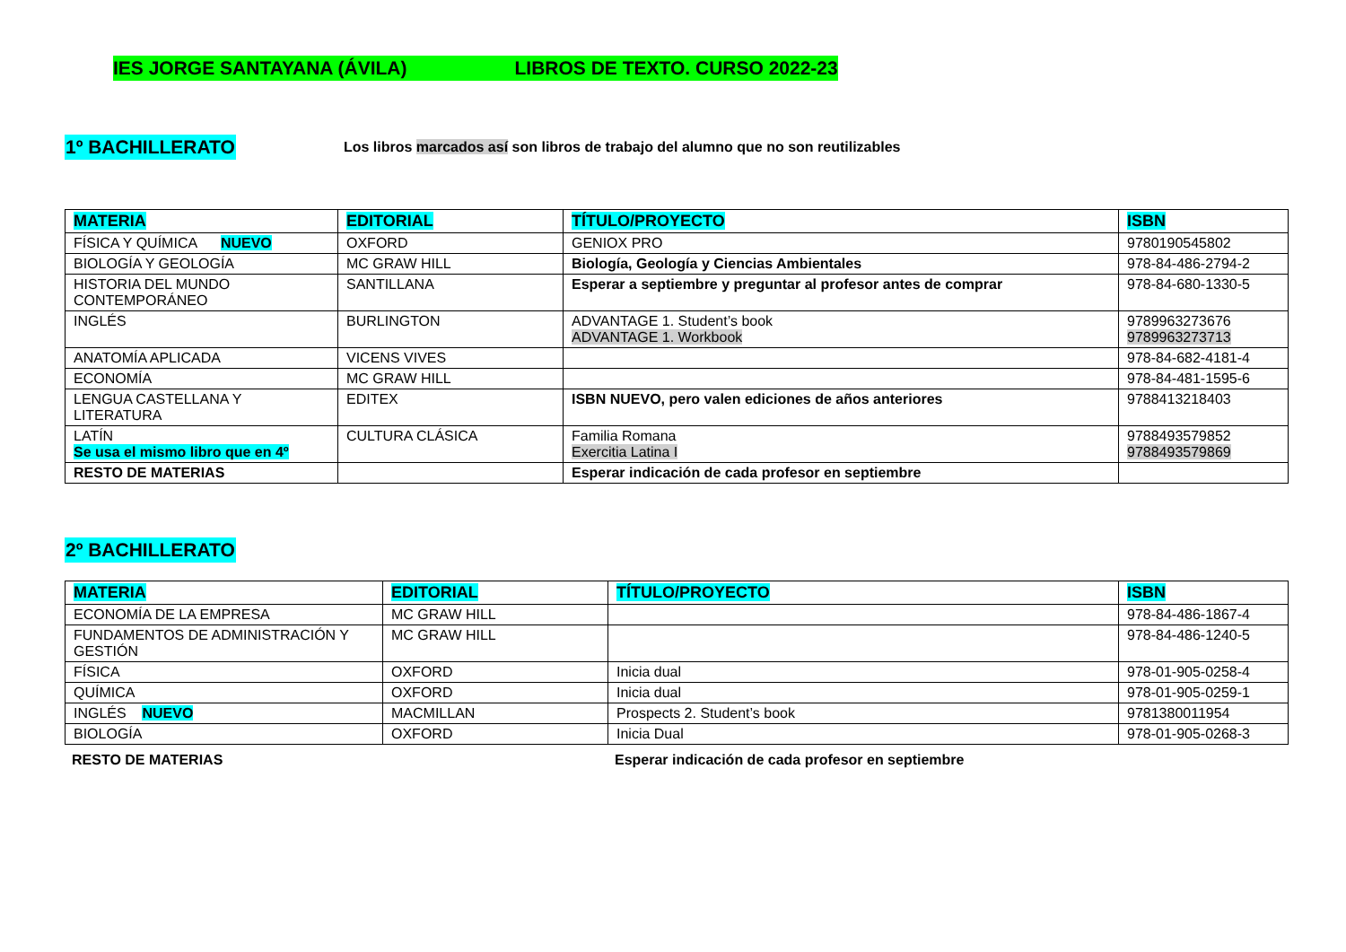IES JORGE SANTAYANA (ÁVILA) LIBROS DE TEXTO. CURSO 2022-23
1º BACHILLERATO
Los libros marcados así son libros de trabajo del alumno que no son reutilizables
| MATERIA | EDITORIAL | TÍTULO/PROYECTO | ISBN |
| --- | --- | --- | --- |
| FÍSICA Y QUÍMICA NUEVO | OXFORD | GENIOX PRO | 9780190545802 |
| BIOLOGÍA Y GEOLOGÍA | MC GRAW HILL | Biología, Geología y Ciencias Ambientales | 978-84-486-2794-2 |
| HISTORIA DEL MUNDO CONTEMPORÁNEO | SANTILLANA | Esperar a septiembre y preguntar al profesor antes de comprar | 978-84-680-1330-5 |
| INGLÉS | BURLINGTON | ADVANTAGE 1. Student’s book ADVANTAGE 1. Workbook | 9789963273676 9789963273713 |
| ANATOMÍA APLICADA | VICENS VIVES | | 978-84-682-4181-4 |
| ECONOMÍA | MC GRAW HILL | | 978-84-481-1595-6 |
| LENGUA CASTELLANA Y LITERATURA | EDITEX | ISBN NUEVO, pero valen ediciones de años anteriores | 9788413218403 |
| LATÍN Se usa el mismo libro que en 4º | CULTURA CLÁSICA | Familia Romana Exercitia Latina I | 9788493579852 9788493579869 |
| RESTO DE MATERIAS | | Esperar indicación de cada profesor en septiembre | |
2º BACHILLERATO
| MATERIA | EDITORIAL | TÍTULO/PROYECTO | ISBN |
| --- | --- | --- | --- |
| ECONOMÍA DE LA EMPRESA | MC GRAW HILL | | 978-84-486-1867-4 |
| FUNDAMENTOS DE ADMINISTRACIÓN Y GESTIÓN | MC GRAW HILL | | 978-84-486-1240-5 |
| FÍSICA | OXFORD | Inicia dual | 978-01-905-0258-4 |
| QUÍMICA | OXFORD | Inicia dual | 978-01-905-0259-1 |
| INGLÉS NUEVO | MACMILLAN | Prospects 2. Student’s book | 9781380011954 |
| BIOLOGÍA | OXFORD | Inicia Dual | 978-01-905-0268-3 |
RESTO DE MATERIAS Esperar indicación de cada profesor en septiembre